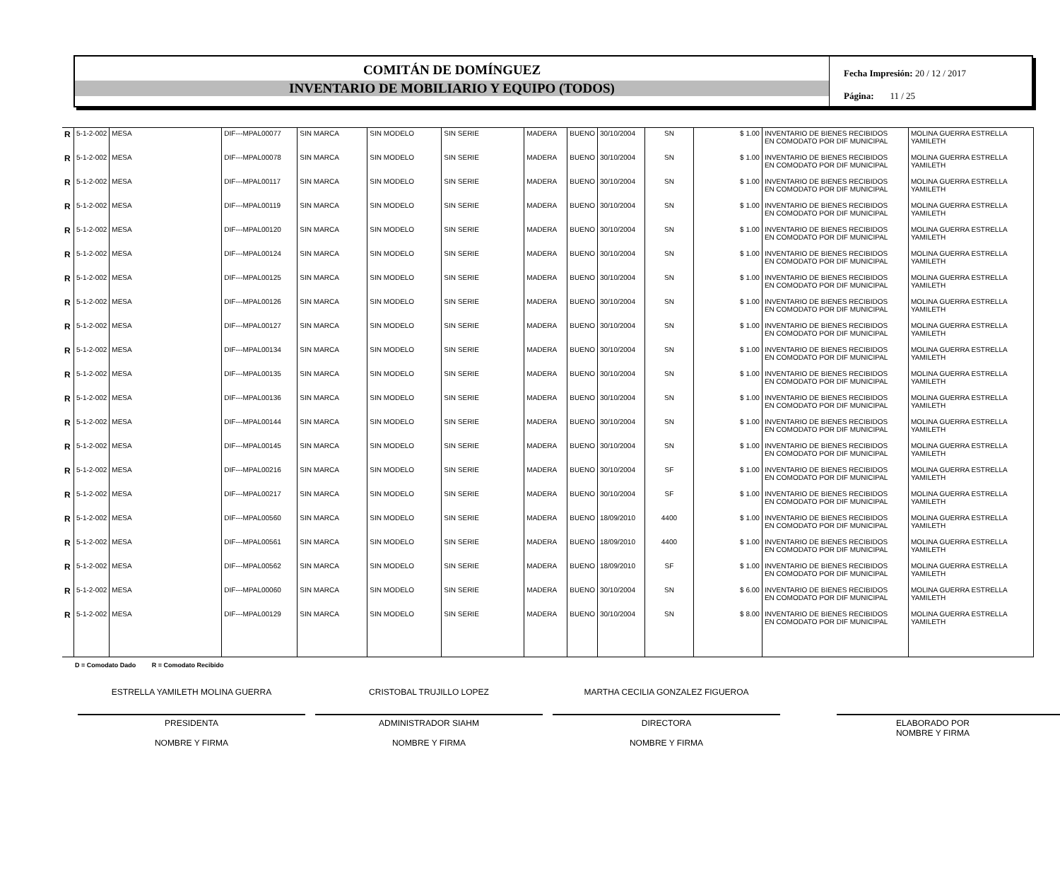COMITÁN DE DOMÍNGUEZ
INVENTARIO DE MOBILIARIO Y EQUIPO (TODOS)
Fecha Impresión: 20 / 12 / 2017
Página: 11 / 25
| R | 5-1-2-002 | MESA | DIF---MPAL00077 | SIN MARCA | SIN MODELO | SIN SERIE | MADERA | BUENO | 30/10/2004 | SN | $ 1.00 | INVENTARIO DE BIENES RECIBIDOS EN COMODATO POR DIF MUNICIPAL | MOLINA GUERRA ESTRELLA YAMILETH |
| R | 5-1-2-002 | MESA | DIF---MPAL00078 | SIN MARCA | SIN MODELO | SIN SERIE | MADERA | BUENO | 30/10/2004 | SN | $ 1.00 | INVENTARIO DE BIENES RECIBIDOS EN COMODATO POR DIF MUNICIPAL | MOLINA GUERRA ESTRELLA YAMILETH |
| R | 5-1-2-002 | MESA | DIF---MPAL00117 | SIN MARCA | SIN MODELO | SIN SERIE | MADERA | BUENO | 30/10/2004 | SN | $ 1.00 | INVENTARIO DE BIENES RECIBIDOS EN COMODATO POR DIF MUNICIPAL | MOLINA GUERRA ESTRELLA YAMILETH |
| R | 5-1-2-002 | MESA | DIF---MPAL00119 | SIN MARCA | SIN MODELO | SIN SERIE | MADERA | BUENO | 30/10/2004 | SN | $ 1.00 | INVENTARIO DE BIENES RECIBIDOS EN COMODATO POR DIF MUNICIPAL | MOLINA GUERRA ESTRELLA YAMILETH |
| R | 5-1-2-002 | MESA | DIF---MPAL00120 | SIN MARCA | SIN MODELO | SIN SERIE | MADERA | BUENO | 30/10/2004 | SN | $ 1.00 | INVENTARIO DE BIENES RECIBIDOS EN COMODATO POR DIF MUNICIPAL | MOLINA GUERRA ESTRELLA YAMILETH |
| R | 5-1-2-002 | MESA | DIF---MPAL00124 | SIN MARCA | SIN MODELO | SIN SERIE | MADERA | BUENO | 30/10/2004 | SN | $ 1.00 | INVENTARIO DE BIENES RECIBIDOS EN COMODATO POR DIF MUNICIPAL | MOLINA GUERRA ESTRELLA YAMILETH |
| R | 5-1-2-002 | MESA | DIF---MPAL00125 | SIN MARCA | SIN MODELO | SIN SERIE | MADERA | BUENO | 30/10/2004 | SN | $ 1.00 | INVENTARIO DE BIENES RECIBIDOS EN COMODATO POR DIF MUNICIPAL | MOLINA GUERRA ESTRELLA YAMILETH |
| R | 5-1-2-002 | MESA | DIF---MPAL00126 | SIN MARCA | SIN MODELO | SIN SERIE | MADERA | BUENO | 30/10/2004 | SN | $ 1.00 | INVENTARIO DE BIENES RECIBIDOS EN COMODATO POR DIF MUNICIPAL | MOLINA GUERRA ESTRELLA YAMILETH |
| R | 5-1-2-002 | MESA | DIF---MPAL00127 | SIN MARCA | SIN MODELO | SIN SERIE | MADERA | BUENO | 30/10/2004 | SN | $ 1.00 | INVENTARIO DE BIENES RECIBIDOS EN COMODATO POR DIF MUNICIPAL | MOLINA GUERRA ESTRELLA YAMILETH |
| R | 5-1-2-002 | MESA | DIF---MPAL00134 | SIN MARCA | SIN MODELO | SIN SERIE | MADERA | BUENO | 30/10/2004 | SN | $ 1.00 | INVENTARIO DE BIENES RECIBIDOS EN COMODATO POR DIF MUNICIPAL | MOLINA GUERRA ESTRELLA YAMILETH |
| R | 5-1-2-002 | MESA | DIF---MPAL00135 | SIN MARCA | SIN MODELO | SIN SERIE | MADERA | BUENO | 30/10/2004 | SN | $ 1.00 | INVENTARIO DE BIENES RECIBIDOS EN COMODATO POR DIF MUNICIPAL | MOLINA GUERRA ESTRELLA YAMILETH |
| R | 5-1-2-002 | MESA | DIF---MPAL00136 | SIN MARCA | SIN MODELO | SIN SERIE | MADERA | BUENO | 30/10/2004 | SN | $ 1.00 | INVENTARIO DE BIENES RECIBIDOS EN COMODATO POR DIF MUNICIPAL | MOLINA GUERRA ESTRELLA YAMILETH |
| R | 5-1-2-002 | MESA | DIF---MPAL00144 | SIN MARCA | SIN MODELO | SIN SERIE | MADERA | BUENO | 30/10/2004 | SN | $ 1.00 | INVENTARIO DE BIENES RECIBIDOS EN COMODATO POR DIF MUNICIPAL | MOLINA GUERRA ESTRELLA YAMILETH |
| R | 5-1-2-002 | MESA | DIF---MPAL00145 | SIN MARCA | SIN MODELO | SIN SERIE | MADERA | BUENO | 30/10/2004 | SN | $ 1.00 | INVENTARIO DE BIENES RECIBIDOS EN COMODATO POR DIF MUNICIPAL | MOLINA GUERRA ESTRELLA YAMILETH |
| R | 5-1-2-002 | MESA | DIF---MPAL00216 | SIN MARCA | SIN MODELO | SIN SERIE | MADERA | BUENO | 30/10/2004 | SF | $ 1.00 | INVENTARIO DE BIENES RECIBIDOS EN COMODATO POR DIF MUNICIPAL | MOLINA GUERRA ESTRELLA YAMILETH |
| R | 5-1-2-002 | MESA | DIF---MPAL00217 | SIN MARCA | SIN MODELO | SIN SERIE | MADERA | BUENO | 30/10/2004 | SF | $ 1.00 | INVENTARIO DE BIENES RECIBIDOS EN COMODATO POR DIF MUNICIPAL | MOLINA GUERRA ESTRELLA YAMILETH |
| R | 5-1-2-002 | MESA | DIF---MPAL00560 | SIN MARCA | SIN MODELO | SIN SERIE | MADERA | BUENO | 18/09/2010 | 4400 | $ 1.00 | INVENTARIO DE BIENES RECIBIDOS EN COMODATO POR DIF MUNICIPAL | MOLINA GUERRA ESTRELLA YAMILETH |
| R | 5-1-2-002 | MESA | DIF---MPAL00561 | SIN MARCA | SIN MODELO | SIN SERIE | MADERA | BUENO | 18/09/2010 | 4400 | $ 1.00 | INVENTARIO DE BIENES RECIBIDOS EN COMODATO POR DIF MUNICIPAL | MOLINA GUERRA ESTRELLA YAMILETH |
| R | 5-1-2-002 | MESA | DIF---MPAL00562 | SIN MARCA | SIN MODELO | SIN SERIE | MADERA | BUENO | 18/09/2010 | SF | $ 1.00 | INVENTARIO DE BIENES RECIBIDOS EN COMODATO POR DIF MUNICIPAL | MOLINA GUERRA ESTRELLA YAMILETH |
| R | 5-1-2-002 | MESA | DIF---MPAL00060 | SIN MARCA | SIN MODELO | SIN SERIE | MADERA | BUENO | 30/10/2004 | SN | $ 6.00 | INVENTARIO DE BIENES RECIBIDOS EN COMODATO POR DIF MUNICIPAL | MOLINA GUERRA ESTRELLA YAMILETH |
| R | 5-1-2-002 | MESA | DIF---MPAL00129 | SIN MARCA | SIN MODELO | SIN SERIE | MADERA | BUENO | 30/10/2004 | SN | $ 8.00 | INVENTARIO DE BIENES RECIBIDOS EN COMODATO POR DIF MUNICIPAL | MOLINA GUERRA ESTRELLA YAMILETH |
D = Comodato Dado R = Comodato Recibido
ESTRELLA YAMILETH MOLINA GUERRA
PRESIDENTA
NOMBRE Y FIRMA
CRISTOBAL TRUJILLO LOPEZ
ADMINISTRADOR SIAHM
NOMBRE Y FIRMA
MARTHA CECILIA GONZALEZ FIGUEROA
DIRECTORA
NOMBRE Y FIRMA
ELABORADO POR
NOMBRE Y FIRMA